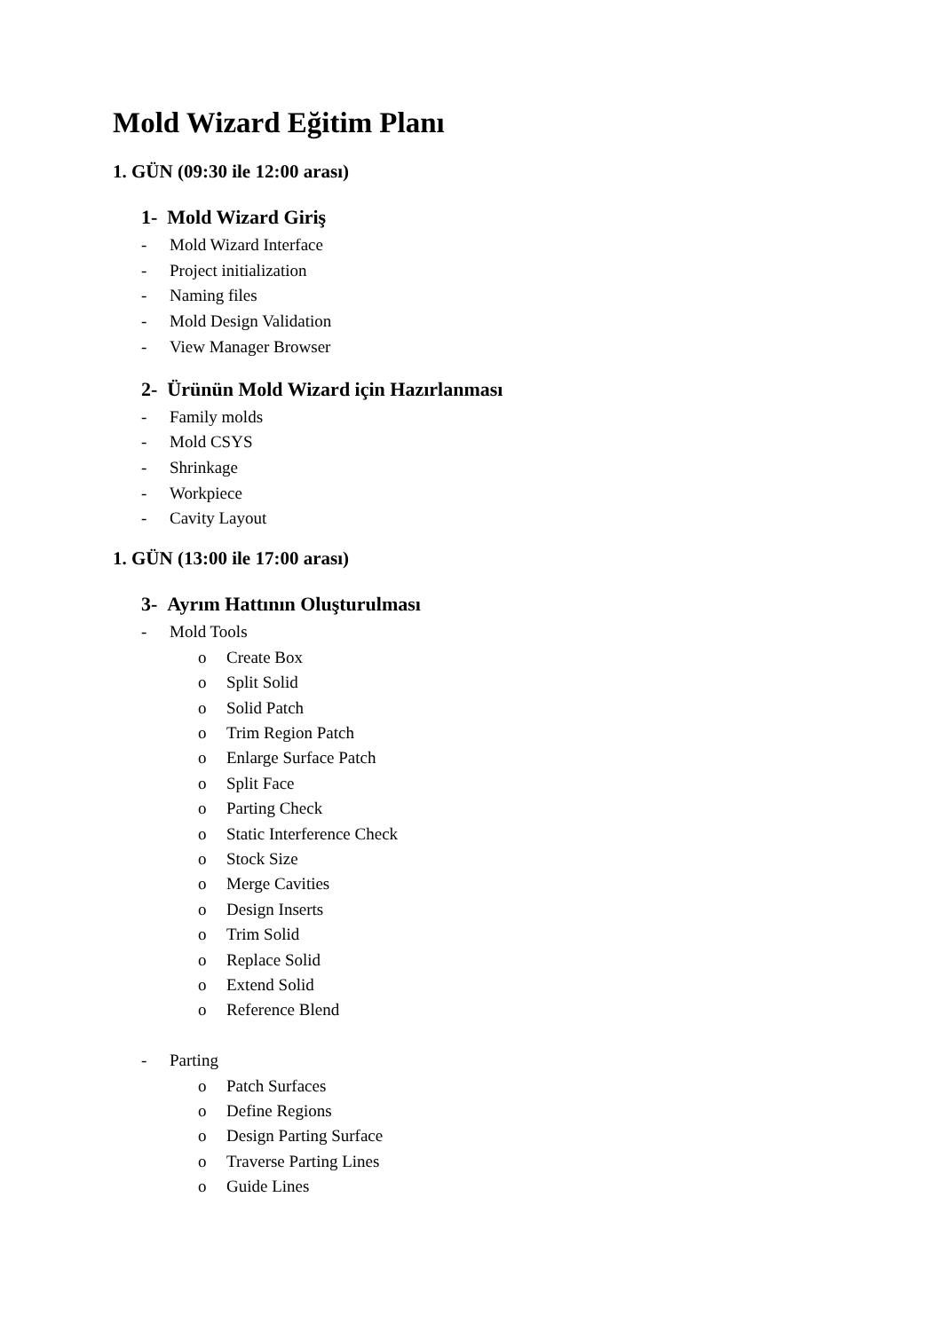Mold Wizard Eğitim Planı
1. GÜN (09:30 ile 12:00 arası)
1- Mold Wizard Giriş
- Mold Wizard Interface
- Project initialization
- Naming files
- Mold Design Validation
- View Manager Browser
2- Ürünün Mold Wizard için Hazırlanması
- Family molds
- Mold CSYS
- Shrinkage
- Workpiece
- Cavity Layout
1. GÜN (13:00 ile 17:00 arası)
3- Ayrım Hattının Oluşturulması
- Mold Tools
o Create Box
o Split Solid
o Solid Patch
o Trim Region Patch
o Enlarge Surface Patch
o Split Face
o Parting Check
o Static Interference Check
o Stock Size
o Merge Cavities
o Design Inserts
o Trim Solid
o Replace Solid
o Extend Solid
o Reference Blend
- Parting
o Patch Surfaces
o Define Regions
o Design Parting Surface
o Traverse Parting Lines
o Guide Lines